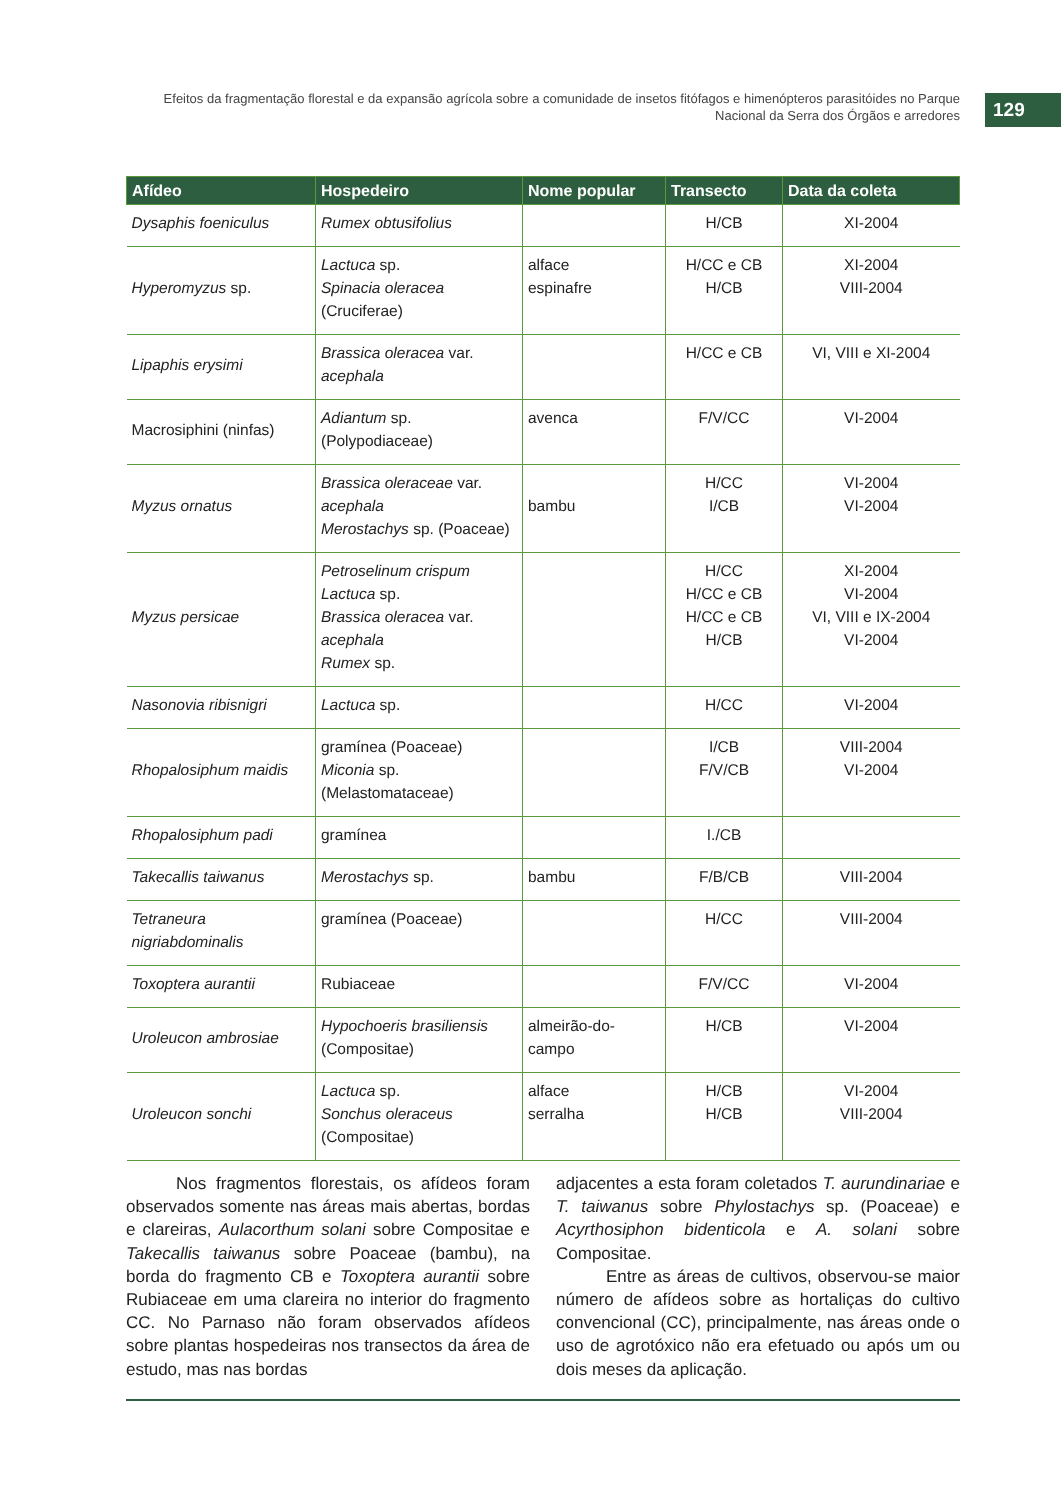Efeitos da fragmentação florestal e da expansão agrícola sobre a comunidade de insetos fitófagos e himenópteros parasitóides no Parque Nacional da Serra dos Órgãos e arredores
129
| Afídeo | Hospedeiro | Nome popular | Transecto | Data da coleta |
| --- | --- | --- | --- | --- |
| Dysaphis foeniculus | Rumex obtusifolius | | H/CB | XI-2004 |
| Hyperomyzus sp. | Lactuca sp. Spinacia oleracea (Cruciferae) | alface espinafre | H/CC e CB H/CB | XI-2004 VIII-2004 |
| Lipaphis erysimi | Brassica oleracea var. acephala | | H/CC e CB | VI, VIII e XI-2004 |
| Macrosiphini (ninfas) | Adiantum sp. (Polypodiaceae) | avenca | F/V/CC | VI-2004 |
| Myzus ornatus | Brassica oleraceae var. acephala Merostachys sp. (Poaceae) | bambu | H/CC I/CB | VI-2004 VI-2004 |
| Myzus persicae | Petroselinum crispum Lactuca sp. Brassica oleracea var. acephala Rumex sp. | | H/CC H/CC e CB H/CC e CB H/CB | XI-2004 VI-2004 VI, VIII e IX-2004 VI-2004 |
| Nasonovia ribisnigri | Lactuca sp. | | H/CC | VI-2004 |
| Rhopalosiphum maidis | gramínea (Poaceae) Miconia sp. (Melastomataceae) | | I/CB F/V/CB | VIII-2004 VI-2004 |
| Rhopalosiphum padi | gramínea | | I./CB | |
| Takecallis taiwanus | Merostachys sp. | bambu | F/B/CB | VIII-2004 |
| Tetraneura nigriabdominalis | gramínea (Poaceae) | | H/CC | VIII-2004 |
| Toxoptera aurantii | Rubiaceae | | F/V/CC | VI-2004 |
| Uroleucon ambrosiae | Hypochoeris brasiliensis (Compositae) | almeirão-do-campo | H/CB | VI-2004 |
| Uroleucon sonchi | Lactuca sp. Sonchus oleraceus (Compositae) | alface serralha | H/CB H/CB | VI-2004 VIII-2004 |
Nos fragmentos florestais, os afídeos foram observados somente nas áreas mais abertas, bordas e clareiras, Aulacorthum solani sobre Compositae e Takecallis taiwanus sobre Poaceae (bambu), na borda do fragmento CB e Toxoptera aurantii sobre Rubiaceae em uma clareira no interior do fragmento CC. No Parnaso não foram observados afídeos sobre plantas hospedeiras nos transectos da área de estudo, mas nas bordas
adjacentes a esta foram coletados T. aurundinariae e T. taiwanus sobre Phylostachys sp. (Poaceae) e Acyrthosiphon bidenticola e A. solani sobre Compositae.
Entre as áreas de cultivos, observou-se maior número de afídeos sobre as hortaliças do cultivo convencional (CC), principalmente, nas áreas onde o uso de agrotóxico não era efetuado ou após um ou dois meses da aplicação.